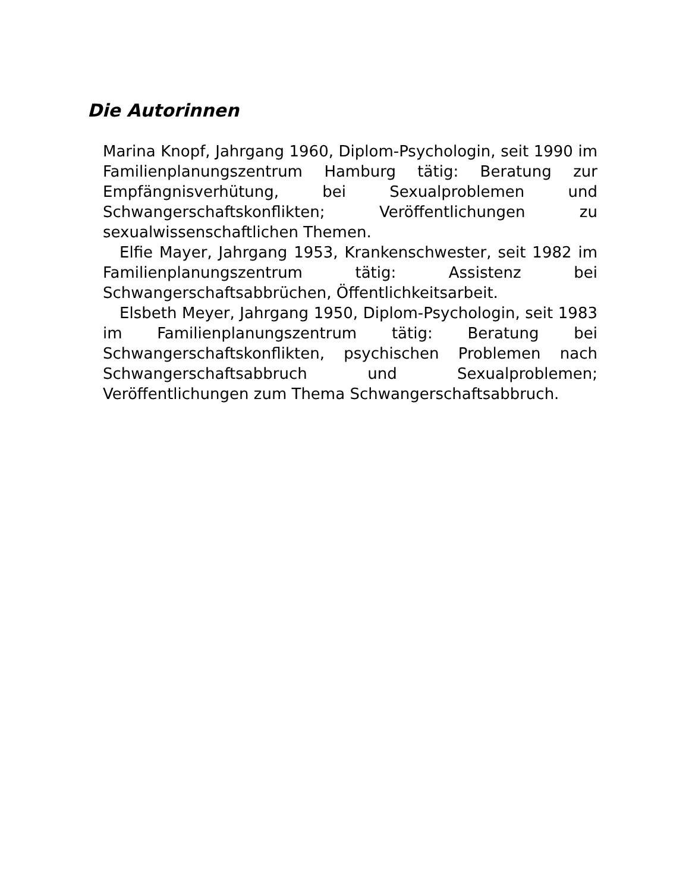Die Autorinnen
Marina Knopf, Jahrgang 1960, Diplom-Psychologin, seit 1990 im Familienplanungszentrum Hamburg tätig: Beratung zur Empfängnisverhütung, bei Sexualproblemen und Schwangerschaftskonflikten; Veröffentlichungen zu sexualwissenschaftlichen Themen.
Elfie Mayer, Jahrgang 1953, Krankenschwester, seit 1982 im Familienplanungszentrum tätig: Assistenz bei Schwangerschaftsabbrüchen, Öffentlichkeitsarbeit.
Elsbeth Meyer, Jahrgang 1950, Diplom-Psychologin, seit 1983 im Familienplanungszentrum tätig: Beratung bei Schwangerschaftskonflikten, psychischen Problemen nach Schwangerschaftsabbruch und Sexualproblemen; Veröffentlichungen zum Thema Schwangerschaftsabbruch.